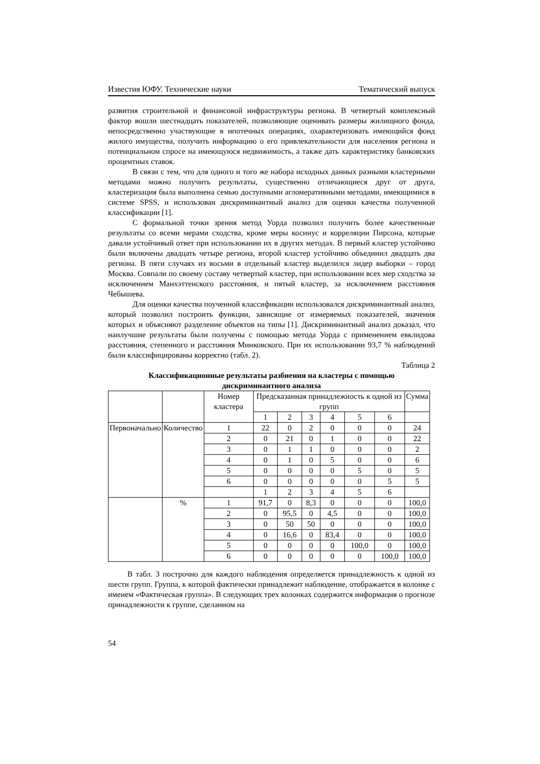Известия ЮФУ. Технические науки Тематический выпуск
развития строительной и финансовой инфраструктуры региона. В четвертый комплексный фактор вошли шестнадцать показателей, позволяющие оценивать размеры жилищного фонда, непосредственно участвующие в ипотечных операциях, охарактеризовать имеющийся фонд жилого имущества, получить информацию о его привлекательности для населения региона и потенциальном спросе на имеющуюся недвижимость, а также дать характеристику банковских процентных ставок.
В связи с тем, что для одного и того же набора исходных данных разными кластерными методами можно получить результаты, существенно отличающиеся друг от друга, кластеризация была выполнена семью доступными агломеративными методами, имеющимися в системе SPSS, и использован дискриминантный анализ для оценки качества полученной классификации [1].
С формальной точки зрения метод Уорда позволил получить более качественные результаты со всеми мерами сходства, кроме меры косинус и корреляции Пирсона, которые давали устойчивый ответ при использовании их в других методах. В первый кластер устойчиво были включены двадцать четыре региона, второй кластер устойчиво объединил двадцать два региона. В пяти случаях из восьми в отдельный кластер выделился лидер выборки – город Москва. Совпали по своему составу четвертый кластер, при использовании всех мер сходства за исключением Манхэттенского расстояния, и пятый кластер, за исключением расстояния Чебышева.
Для оценки качества поученной классификации использовался дискриминантный анализ, который позволил построить функции, зависящие от измеряемых показателей, значения которых и объясняют разделение объектов на типы [1]. Дискриминантный анализ доказал, что наилучшие результаты были получены с помощью метода Уорда с применением евклидова расстояния, степенного и расстояния Минковского. При их использовании 93,7 % наблюдений были классифицированы корректно (табл. 2).
Таблица 2
Классификационные результаты разбиения на кластеры с помощью
дискриминантного анализа
| | | Номер кластера | Предсказанная принадлежность к одной из групп | | | | | | Сумма |
| | | | 1 | 2 | 3 | 4 | 5 | 6 | |
| Первоначально | Количество | 1 | 22 | 0 | 2 | 0 | 0 | 0 | 24 |
| | | 2 | 0 | 21 | 0 | 1 | 0 | 0 | 22 |
| | | 3 | 0 | 1 | 1 | 0 | 0 | 0 | 2 |
| | | 4 | 0 | 1 | 0 | 5 | 0 | 0 | 6 |
| | | 5 | 0 | 0 | 0 | 0 | 5 | 0 | 5 |
| | | 6 | 0 | 0 | 0 | 0 | 0 | 5 | 5 |
| | | | 1 | 2 | 3 | 4 | 5 | 6 | |
| | % | 1 | 91,7 | 0 | 8,3 | 0 | 0 | 0 | 100,0 |
| | | 2 | 0 | 95,5 | 0 | 4,5 | 0 | 0 | 100,0 |
| | | 3 | 0 | 50 | 50 | 0 | 0 | 0 | 100,0 |
| | | 4 | 0 | 16,6 | 0 | 83,4 | 0 | 0 | 100,0 |
| | | 5 | 0 | 0 | 0 | 0 | 100,0 | 0 | 100,0 |
| | | 6 | 0 | 0 | 0 | 0 | 0 | 100,0 | 100,0 |
В табл. 3 построчно для каждого наблюдения определяется принадлежность к одной из шести групп. Группа, к которой фактически принадлежит наблюдение, отображается в колонке с именем «Фактическая группа». В следующих трех колонках содержится информация о прогнозе принадлежности к группе, сделанном на
54